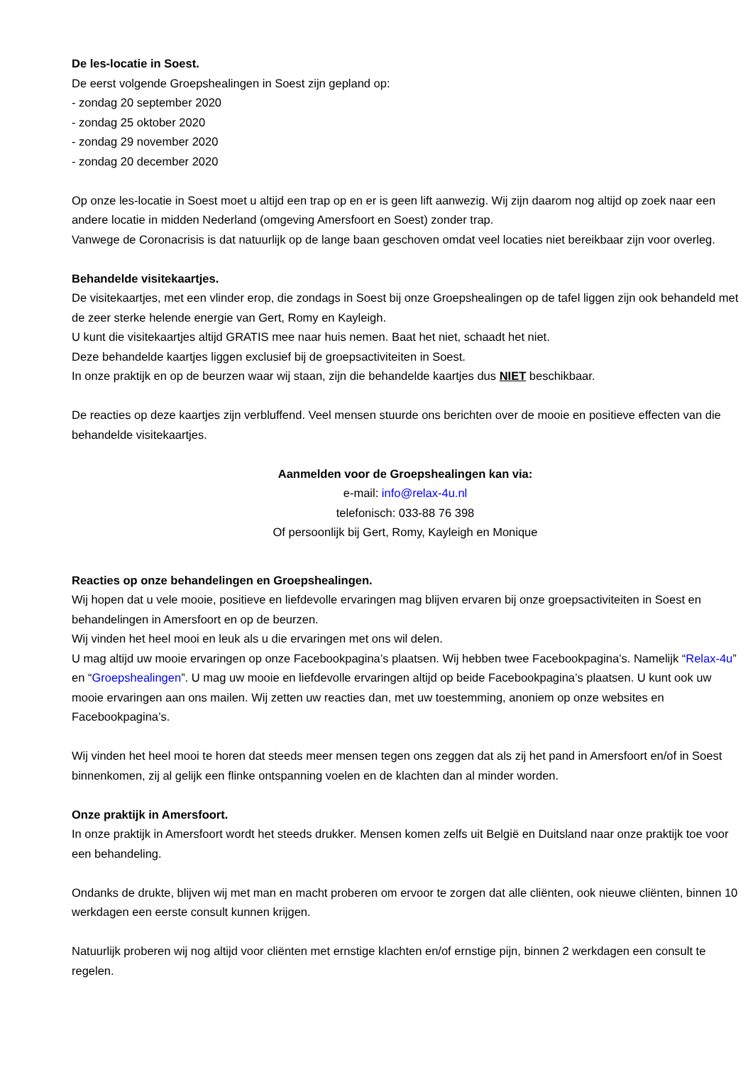De les-locatie in Soest.
De eerst volgende Groepshealingen in Soest zijn gepland op:
- zondag 20 september 2020
- zondag 25 oktober 2020
- zondag 29 november 2020
- zondag 20 december 2020
Op onze les-locatie in Soest moet u altijd een trap op en er is geen lift aanwezig. Wij zijn daarom nog altijd op zoek naar een andere locatie in midden Nederland (omgeving Amersfoort en Soest) zonder trap.
Vanwege de Coronacrisis is dat natuurlijk op de lange baan geschoven omdat veel locaties niet bereikbaar zijn voor overleg.
Behandelde visitekaartjes.
De visitekaartjes, met een vlinder erop, die zondags in Soest bij onze Groepshealingen op de tafel liggen zijn ook behandeld met de zeer sterke helende energie van Gert, Romy en Kayleigh.
U kunt die visitekaartjes altijd GRATIS mee naar huis nemen. Baat het niet, schaadt het niet.
Deze behandelde kaartjes liggen exclusief bij de groepsactiviteiten in Soest.
In onze praktijk en op de beurzen waar wij staan, zijn die behandelde kaartjes dus NIET beschikbaar.
De reacties op deze kaartjes zijn verbluffend. Veel mensen stuurde ons berichten over de mooie en positieve effecten van die behandelde visitekaartjes.
Aanmelden voor de Groepshealingen kan via:
e-mail: info@relax-4u.nl
telefonisch: 033-88 76 398
Of persoonlijk bij Gert, Romy, Kayleigh en Monique
Reacties op onze behandelingen en Groepshealingen.
Wij hopen dat u vele mooie, positieve en liefdevolle ervaringen mag blijven ervaren bij onze groepsactiviteiten in Soest en behandelingen in Amersfoort en op de beurzen.
Wij vinden het heel mooi en leuk als u die ervaringen met ons wil delen.
U mag altijd uw mooie ervaringen op onze Facebookpagina’s plaatsen. Wij hebben twee Facebookpagina’s. Namelijk “Relax-4u” en “Groepshealingen”. U mag uw mooie en liefdevolle ervaringen altijd op beide Facebookpagina’s plaatsen. U kunt ook uw mooie ervaringen aan ons mailen. Wij zetten uw reacties dan, met uw toestemming, anoniem op onze websites en Facebookpagina’s.
Wij vinden het heel mooi te horen dat steeds meer mensen tegen ons zeggen dat als zij het pand in Amersfoort en/of in Soest binnenkomen, zij al gelijk een flinke ontspanning voelen en de klachten dan al minder worden.
Onze praktijk in Amersfoort.
In onze praktijk in Amersfoort wordt het steeds drukker. Mensen komen zelfs uit België en Duitsland naar onze praktijk toe voor een behandeling.
Ondanks de drukte, blijven wij met man en macht proberen om ervoor te zorgen dat alle cliënten, ook nieuwe cliënten, binnen 10 werkdagen een eerste consult kunnen krijgen.
Natuurlijk proberen wij nog altijd voor cliënten met ernstige klachten en/of ernstige pijn, binnen 2 werkdagen een consult te regelen.